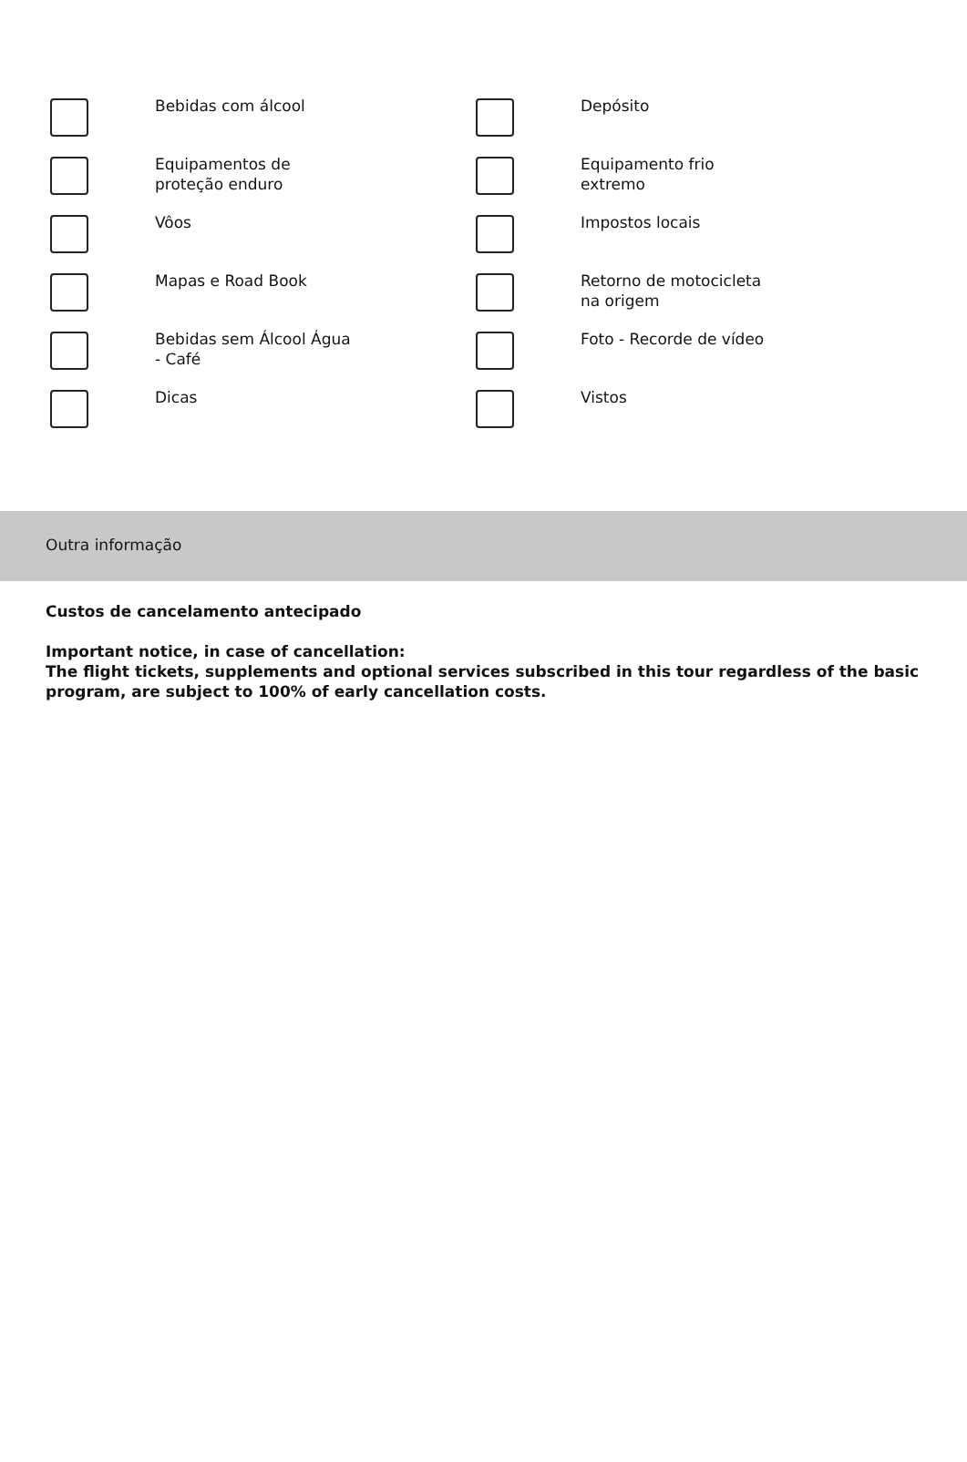| | Bebidas com álcool | | Depósito |
| | Equipamentos de proteção enduro | | Equipamento frio extremo |
| | Vôos | | Impostos locais |
| | Mapas e Road Book | | Retorno de motocicleta na origem |
| | Bebidas sem Álcool Água - Café | | Foto - Recorde de vídeo |
| | Dicas | | Vistos |
Outra informação
Custos de cancelamento antecipado
Important notice, in case of cancellation:
The flight tickets, supplements and optional services subscribed in this tour regardless of the basic program, are subject to 100% of early cancellation costs.